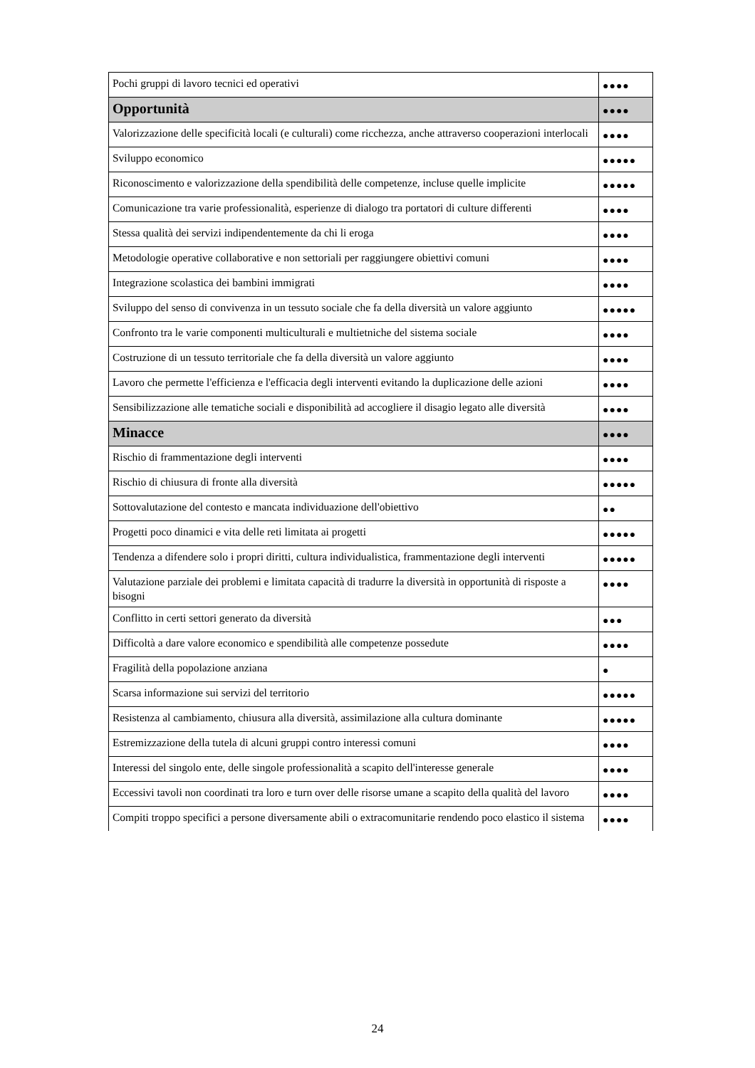| Pochi gruppi di lavoro tecnici ed operativi | ●●●● |
| Opportunità | ●●●● |
| Valorizzazione delle specificità locali (e culturali) come ricchezza, anche attraverso cooperazioni interlocali | ●●●● |
| Sviluppo economico | ●●●●● |
| Riconoscimento e valorizzazione della spendibilità delle competenze, incluse quelle implicite | ●●●●● |
| Comunicazione tra varie professionalità, esperienze di dialogo tra portatori di culture differenti | ●●●● |
| Stessa qualità dei servizi indipendentemente da chi li eroga | ●●●● |
| Metodologie operative collaborative e non settoriali per raggiungere obiettivi comuni | ●●●● |
| Integrazione scolastica dei bambini immigrati | ●●●● |
| Sviluppo del senso di convivenza in un tessuto sociale che fa della diversità un valore aggiunto | ●●●●● |
| Confronto tra le varie componenti multiculturali e multietniche del sistema sociale | ●●●● |
| Costruzione di un tessuto territoriale che fa della diversità un valore aggiunto | ●●●● |
| Lavoro che permette l'efficienza e l'efficacia degli interventi evitando la duplicazione delle azioni | ●●●● |
| Sensibilizzazione alle tematiche sociali e disponibilità ad accogliere il disagio legato alle diversità | ●●●● |
| Minacce | ●●●● |
| Rischio di frammentazione degli interventi | ●●●● |
| Rischio di chiusura di fronte alla diversità | ●●●●● |
| Sottovalutazione del contesto e mancata individuazione dell'obiettivo | ●● |
| Progetti poco dinamici e vita delle reti limitata ai progetti | ●●●●● |
| Tendenza a difendere solo i propri diritti, cultura individualistica, frammentazione degli interventi | ●●●●● |
| Valutazione parziale dei problemi e limitata capacità di tradurre la diversità in opportunità di risposte a bisogni | ●●●● |
| Conflitto in certi settori generato da diversità | ●●● |
| Difficoltà a dare valore economico e spendibilità alle competenze possedute | ●●●● |
| Fragilità della popolazione anziana | ● |
| Scarsa informazione sui servizi del territorio | ●●●●● |
| Resistenza al cambiamento, chiusura alla diversità, assimilazione alla cultura dominante | ●●●●● |
| Estremizzazione della tutela di alcuni gruppi contro interessi comuni | ●●●● |
| Interessi del singolo ente, delle singole professionalità a scapito dell'interesse generale | ●●●● |
| Eccessivi tavoli non coordinati tra loro e turn over delle risorse umane a scapito della qualità del lavoro | ●●●● |
| Compiti troppo specifici a persone diversamente abili o extracomunitarie rendendo poco elastico il sistema | ●●●● |
24